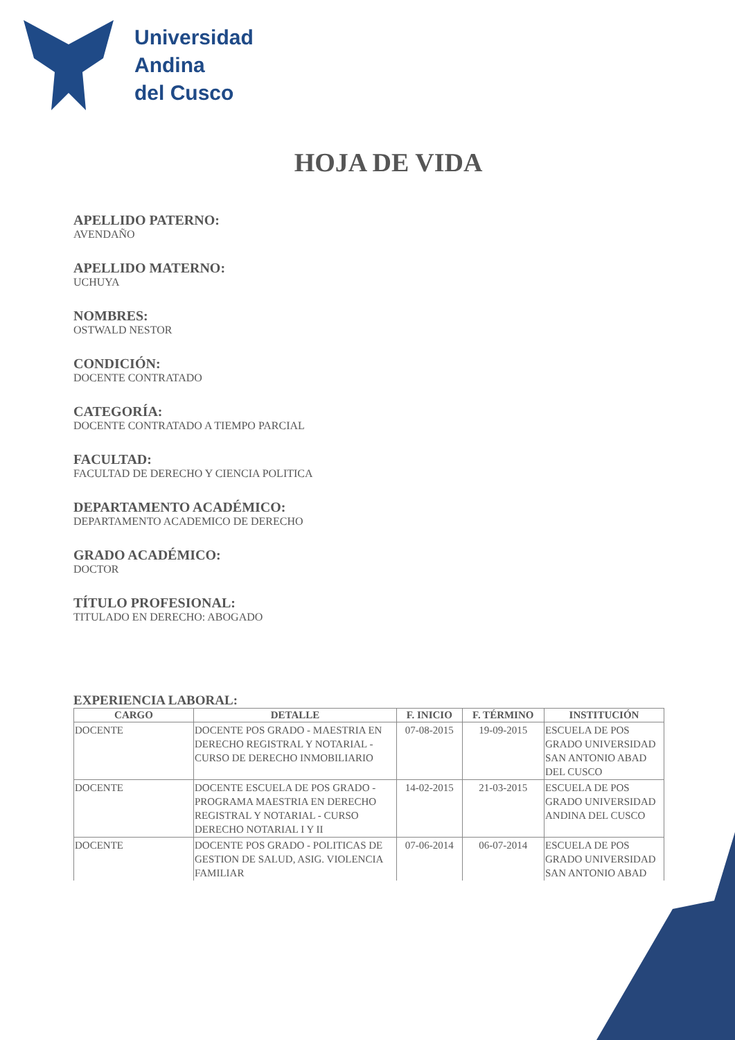Universidad
Andina
del Cusco
HOJA DE VIDA
APELLIDO PATERNO:
AVENDAÑO
APELLIDO MATERNO:
UCHUYA
NOMBRES:
OSTWALD NESTOR
CONDICIÓN:
DOCENTE CONTRATADO
CATEGORÍA:
DOCENTE CONTRATADO A TIEMPO PARCIAL
FACULTAD:
FACULTAD DE DERECHO Y CIENCIA POLITICA
DEPARTAMENTO ACADÉMICO:
DEPARTAMENTO ACADEMICO DE DERECHO
GRADO ACADÉMICO:
DOCTOR
TÍTULO PROFESIONAL:
TITULADO EN DERECHO: ABOGADO
EXPERIENCIA LABORAL:
| CARGO | DETALLE | F. INICIO | F. TÉRMINO | INSTITUCIÓN |
| --- | --- | --- | --- | --- |
| DOCENTE | DOCENTE POS GRADO - MAESTRIA EN DERECHO REGISTRAL Y NOTARIAL - CURSO DE DERECHO INMOBILIARIO | 07-08-2015 | 19-09-2015 | ESCUELA DE POS GRADO UNIVERSIDAD SAN ANTONIO ABAD DEL CUSCO |
| DOCENTE | DOCENTE ESCUELA DE POS GRADO - PROGRAMA MAESTRIA EN DERECHO REGISTRAL Y NOTARIAL - CURSO DERECHO NOTARIAL I Y II | 14-02-2015 | 21-03-2015 | ESCUELA DE POS GRADO UNIVERSIDAD ANDINA DEL CUSCO |
| DOCENTE | DOCENTE POS GRADO - POLITICAS DE GESTION DE SALUD, ASIG. VIOLENCIA FAMILIAR | 07-06-2014 | 06-07-2014 | ESCUELA DE POS GRADO UNIVERSIDAD SAN ANTONIO ABAD |